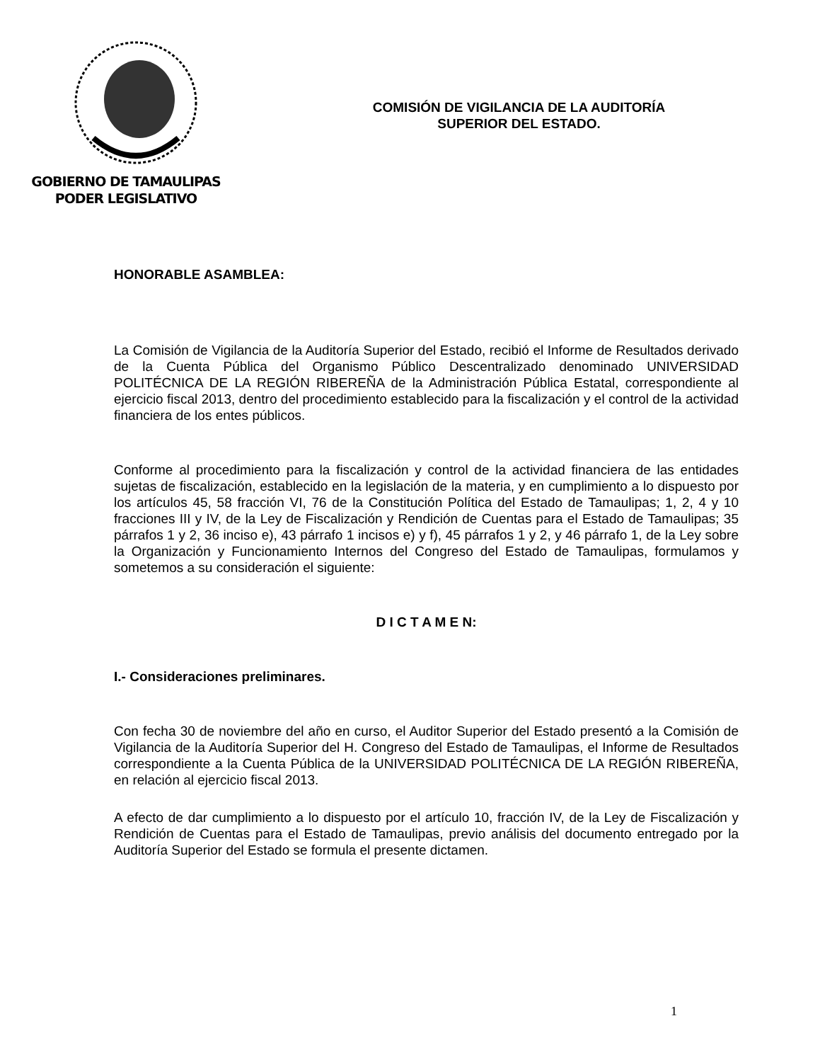GOBIERNO DE TAMAULIPAS
PODER LEGISLATIVO
COMISIÓN DE VIGILANCIA DE LA AUDITORÍA
SUPERIOR DEL ESTADO.
HONORABLE ASAMBLEA:
La Comisión de Vigilancia de la Auditoría Superior del Estado, recibió el Informe de Resultados derivado de la Cuenta Pública del Organismo Público Descentralizado denominado UNIVERSIDAD POLITÉCNICA DE LA REGIÓN RIBEREÑA de la Administración Pública Estatal, correspondiente al ejercicio fiscal 2013, dentro del procedimiento establecido para la fiscalización y el control de la actividad financiera de los entes públicos.
Conforme al procedimiento para la fiscalización y control de la actividad financiera de las entidades sujetas de fiscalización, establecido en la legislación de la materia, y en cumplimiento a lo dispuesto por los artículos 45, 58 fracción VI, 76 de la Constitución Política del Estado de Tamaulipas; 1, 2, 4 y 10 fracciones III y IV, de la Ley de Fiscalización y Rendición de Cuentas para el Estado de Tamaulipas; 35 párrafos 1 y 2, 36 inciso e), 43 párrafo 1 incisos e) y f), 45 párrafos 1 y 2, y 46 párrafo 1, de la Ley sobre la Organización y Funcionamiento Internos del Congreso del Estado de Tamaulipas, formulamos y sometemos a su consideración el siguiente:
D I C T A M E N:
I.- Consideraciones preliminares.
Con fecha 30 de noviembre del año en curso, el Auditor Superior del Estado presentó a la Comisión de Vigilancia de la Auditoría Superior del H. Congreso del Estado de Tamaulipas, el Informe de Resultados correspondiente a la Cuenta Pública de la UNIVERSIDAD POLITÉCNICA DE LA REGIÓN RIBEREÑA, en relación al ejercicio fiscal 2013.
A efecto de dar cumplimiento a lo dispuesto por el artículo 10, fracción IV, de la Ley de Fiscalización y Rendición de Cuentas para el Estado de Tamaulipas, previo análisis del documento entregado por la Auditoría Superior del Estado se formula el presente dictamen.
1